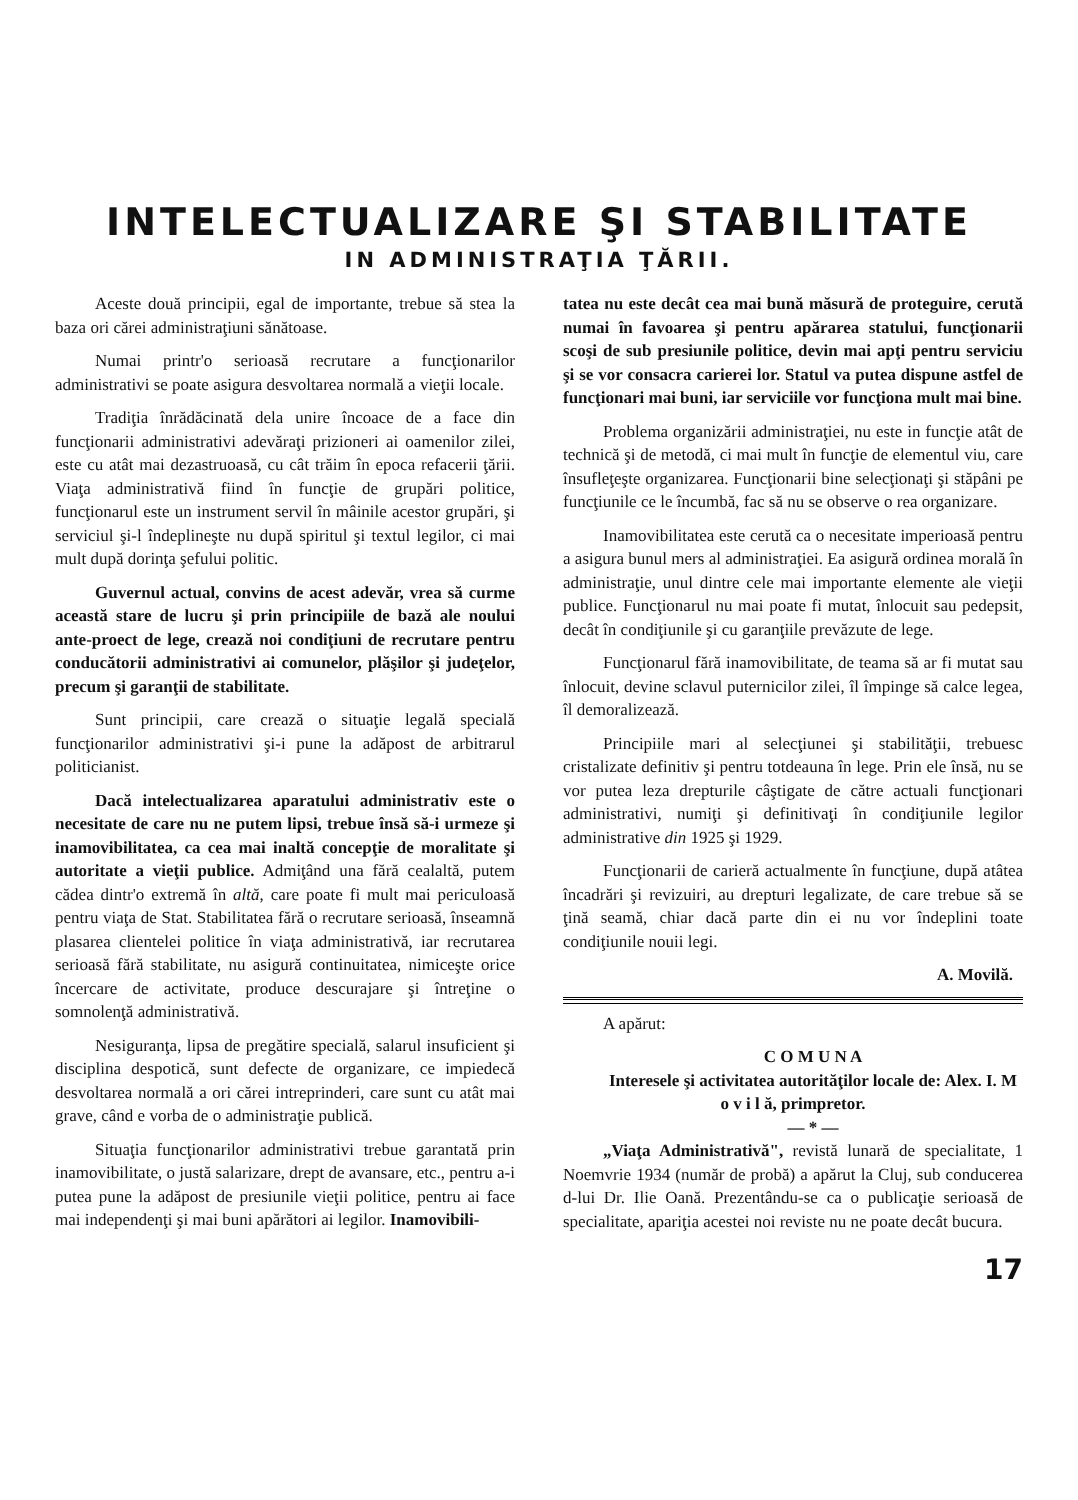INTELECTUALIZARE ŞI STABILITATE
IN ADMINISTRAŢIA ŢĂRII.
Aceste două principii, egal de importante, trebue să stea la baza ori cărei administraţiuni sănătoase.
Numai printr'o serioasă recrutare a funcţionarilor administrativi se poate asigura desvoltarea normală a vieţii locale.
Tradiţia înrădăcinată dela unire încoace de a face din funcţionarii administrativi adevăraţi prizioneri ai oamenilor zilei, este cu atât mai dezastruoasă, cu cât trăim în epoca refacerii ţării. Viaţa administrativă fiind în funcţie de grupări politice, funcţionarul este un instrument servil în mâinile acestor grupări, şi serviciul şi-l îndeplineşte nu după spiritul şi textul legilor, ci mai mult după dorinţa şefului politic.
Guvernul actual, convins de acest adevăr, vrea să curme această stare de lucru şi prin principiile de bază ale noului ante-proect de lege, crează noi condiţiuni de recrutare pentru conducătorii administrativi ai comunelor, plăşilor şi judeţelor, precum şi garanţii de stabilitate.
Sunt principii, care crează o situaţie legală specială funcţionarilor administrativi şi-i pune la adăpost de arbitrarul politicianist.
Dacă intelectualizarea aparatului administrativ este o necesitate de care nu ne putem lipsi, trebue însă să-i urmeze şi inamovibilitatea, ca cea mai inaltă concepţie de moralitate şi autoritate a vieţii publice. Admiţând una fără cealaltă, putem cădea dintr'o extremă în altă, care poate fi mult mai periculoasă pentru viaţa de Stat. Stabilitatea fără o recrutare serioasă, înseamnă plasarea clientelei politice în viaţa administrativă, iar recrutarea serioasă fără stabilitate, nu asigură continuitatea, nimiceşte orice încercare de activitate, produce descurajare şi întreţine o somnolenţă administrativă.
Nesiguranţa, lipsa de pregătire specială, salarul insuficient şi disciplina despotică, sunt defecte de organizare, ce impiedecă desvoltarea normală a ori cărei intreprinderi, care sunt cu atât mai grave, când e vorba de o administraţie publică.
Situaţia funcţionarilor administrativi trebue garantată prin inamovibilitate, o justă salarizare, drept de avansare, etc., pentru a-i putea pune la adăpost de presiunile vieţii politice, pentru ai face mai independenţi şi mai buni apărători ai legilor. Inamovibili-
tatea nu este decât cea mai bună măsură de proteguire, cerută numai în favoarea şi pentru apărarea statului, funcţionarii scoşi de sub presiunile politice, devin mai apţi pentru serviciu şi se vor consacra carierei lor. Statul va putea dispune astfel de funcţionari mai buni, iar serviciile vor funcţiona mult mai bine.
Problema organizării administraţiei, nu este in funcţie atât de technică şi de metodă, ci mai mult în funcţie de elementul viu, care însufleţeşte organizarea. Funcţionarii bine selecţionaţi şi stăpâni pe funcţiunile ce le încumbă, fac să nu se observe o rea organizare.
Inamovibilitatea este cerută ca o necesitate imperioasă pentru a asigura bunul mers al administraţiei. Ea asigură ordinea morală în administraţie, unul dintre cele mai importante elemente ale vieţii publice. Funcţionarul nu mai poate fi mutat, înlocuit sau pedepsit, decât în condiţiunile şi cu garanţiile prevăzute de lege.
Funcţionarul fără inamovibilitate, de teama să ar fi mutat sau înlocuit, devine sclavul puternicilor zilei, îl împinge să calce legea, îl demoralizează.
Principiile mari al selecţiunei şi stabilităţii, trebuesc cristalizate definitiv şi pentru totdeauna în lege. Prin ele însă, nu se vor putea leza drepturile câştigate de către actuali funcţionari administrativi, numiţi şi definitivaţi în condiţiunile legilor administrative din 1925 şi 1929.
Funcţionarii de carieră actualmente în funcţiune, după atâtea încadrări şi revizuiri, au drepturi legalizate, de care trebue să se ţină seamă, chiar dacă parte din ei nu vor îndeplini toate condiţiunile nouii legi.
A. Movilă.
A apărut:
C O M U N A
Interesele şi activitatea autorităţilor locale de: Alex. I. M o v i l ă, primpretor.
— * —
„Viaţa Administrativă", revistă lunară de specialitate, 1 Noemvrie 1934 (număr de probă) a apărut la Cluj, sub conducerea d-lui Dr. Ilie Oană. Prezentându-se ca o publicaţie serioasă de specialitate, apariţia acestei noi reviste nu ne poate decât bucura.
17